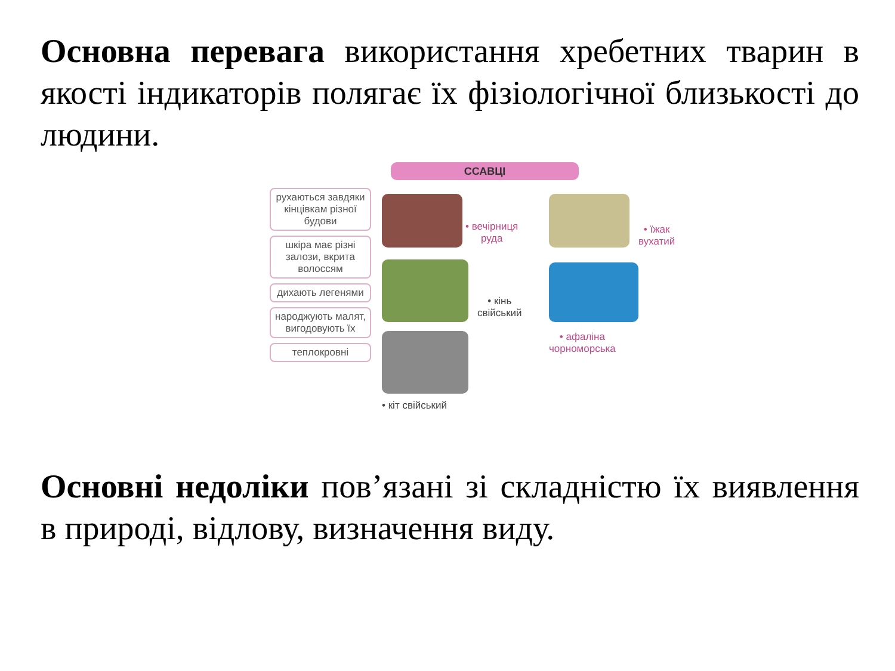Основна перевага використання хребетних тварин в якості індикаторів полягає їх фізіологічної близькості до людини.
ССАВЦІ
рухаються завдяки кінцівкам різної будови
шкіра має різні залози, вкрита волоссям
дихають легенями
народжують малят, вигодовують їх
теплокровні
• вечірниця
руда
• їжак
вухатий
• кінь
свійський
• афаліна
чорноморська
• кіт свійський
Основні недоліки пов’язані зі складністю їх виявлення в природі, відлову, визначення виду.